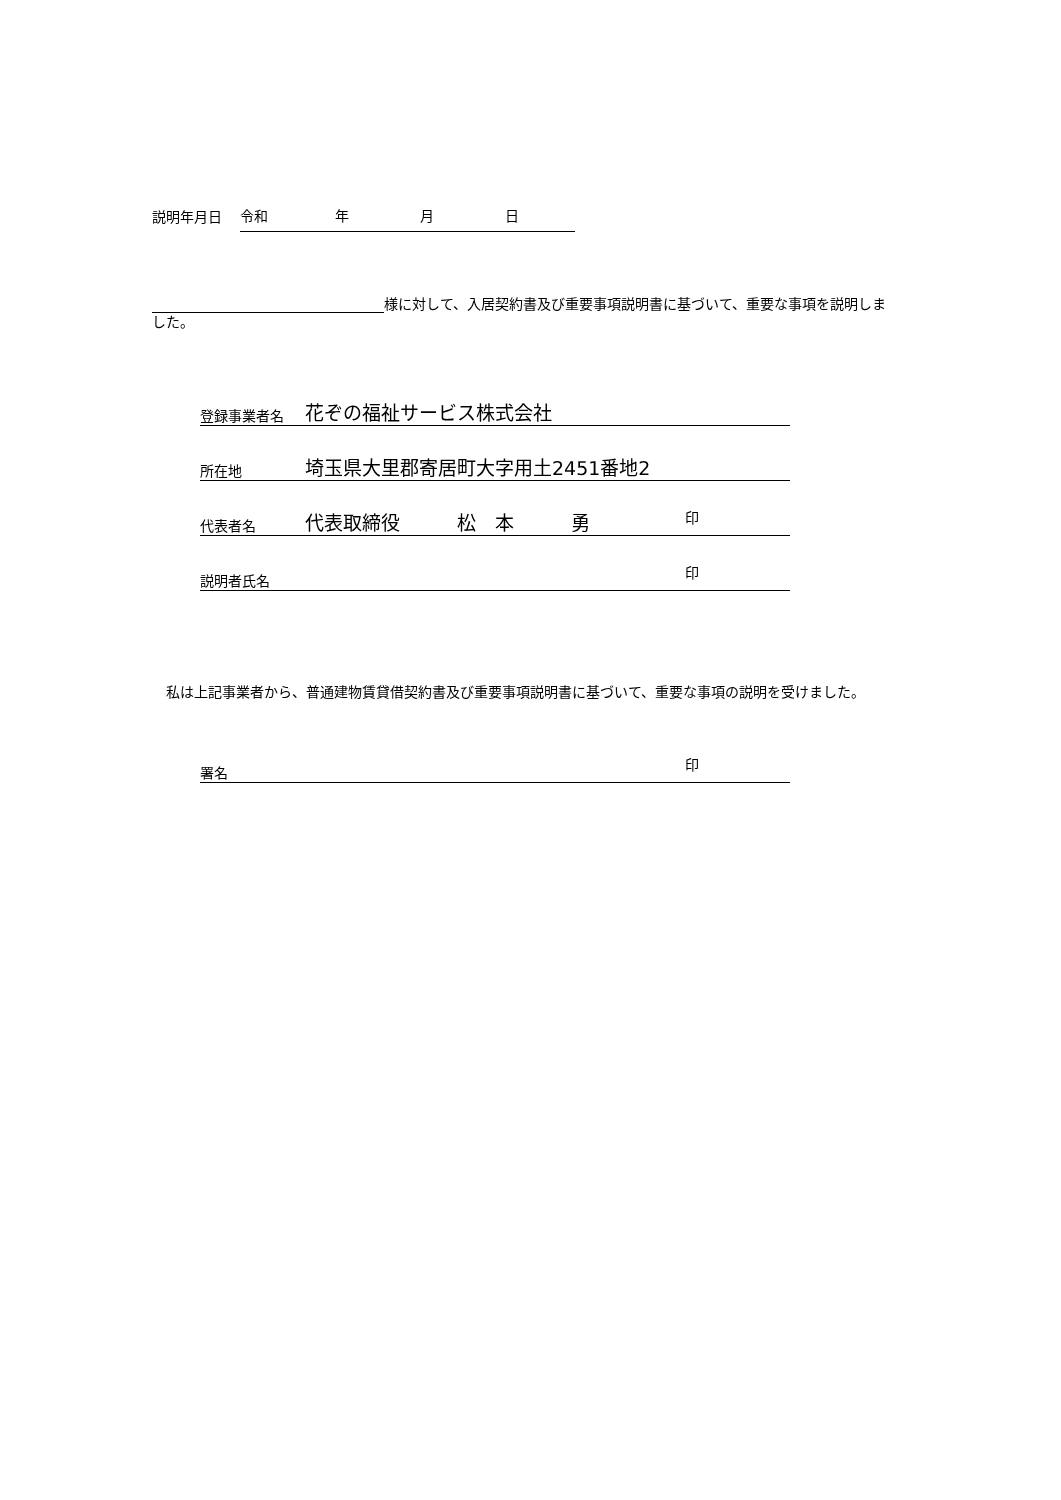説明年月日
令和 年 月 日
様に対して、入居契約書及び重要事項説明書に基づいて、重要な事項を説明しました。
登録事業者名 花ぞの福祉サービス株式会社
所在地 埼玉県大里郡寄居町大字用土2451番地2
代表者名 代表取締役　　　松　本　　　勇 印
説明者氏名 印
　私は上記事業者から、普通建物賃貸借契約書及び重要事項説明書に基づいて、重要な事項の説明を受けました。
署名 印